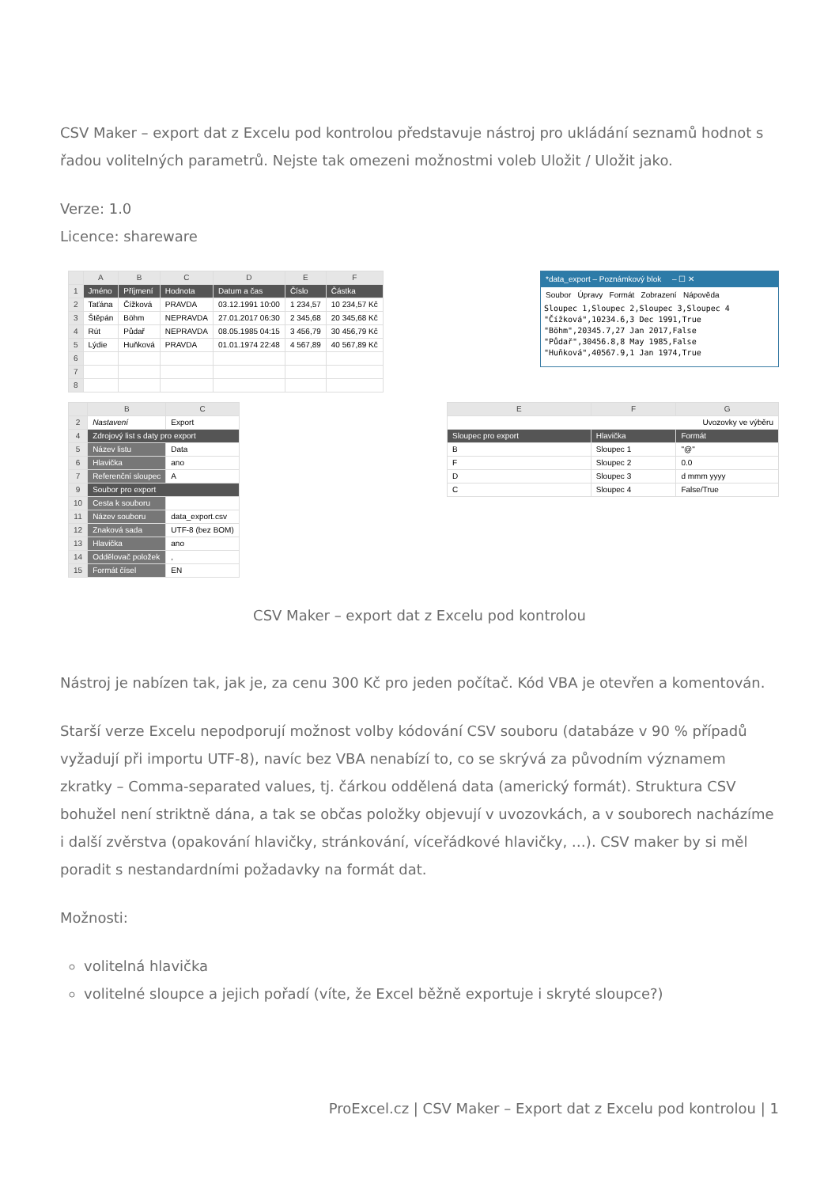CSV Maker – export dat z Excelu pod kontrolou představuje nástroj pro ukládání seznamů hodnot s řadou volitelných parametrů. Nejste tak omezeni možnostmi voleb Uložit / Uložit jako.
Verze: 1.0
Licence: shareware
| | A | B | C | D | E | F |
| --- | --- | --- | --- | --- | --- | --- |
| 1 | Jméno | Příjmení | Hodnota | Datum a čas | Číslo | Částka |
| 2 | Taťána | Čížková | PRAVDA | 03.12.1991 10:00 | 1 234,57 | 10 234,57 Kč |
| 3 | Štěpán | Böhm | NEPRAVDA | 27.01.2017 06:30 | 2 345,68 | 20 345,68 Kč |
| 4 | Rút | Půdař | NEPRAVDA | 08.05.1985 04:15 | 3 456,79 | 30 456,79 Kč |
| 5 | Lýdie | Huňková | PRAVDA | 01.01.1974 22:48 | 4 567,89 | 40 567,89 Kč |
| 6 | | | | | | |
| 7 | | | | | | |
| 8 | | | | | | |
*data_export – Poznámkový blok – ☐ ✕
Soubor Úpravy Formát Zobrazení Nápověda
Sloupec 1,Sloupec 2,Sloupec 3,Sloupec 4
"Čížková",10234.6,3 Dec 1991,True
"Böhm",20345.7,27 Jan 2017,False
"Půdař",30456.8,8 May 1985,False
"Huňková",40567.9,1 Jan 1974,True
| | B | C |
| --- | --- | --- |
| 2 | Nastavení | Export |
| 4 | Zdrojový list s daty pro export | |
| 5 | Název listu | Data |
| 6 | Hlavička | ano |
| 7 | Referenční sloupec | A |
| 9 | Soubor pro export | |
| 10 | Cesta k souboru | |
| 11 | Název souboru | data_export.csv |
| 12 | Znaková sada | UTF-8 (bez BOM) |
| 13 | Hlavička | ano |
| 14 | Oddělovač položek | , |
| 15 | Formát čísel | EN |
| E | F | G |
| --- | --- | --- |
| Uvozovky ve výběru | | |
| Sloupec pro export | Hlavička | Formát |
| B | Sloupec 1 | "@" |
| F | Sloupec 2 | 0.0 |
| D | Sloupec 3 | d mmm yyyy |
| C | Sloupec 4 | False/True |
CSV Maker – export dat z Excelu pod kontrolou
Nástroj je nabízen tak, jak je, za cenu 300 Kč pro jeden počítač. Kód VBA je otevřen a komentován.
Starší verze Excelu nepodporují možnost volby kódování CSV souboru (databáze v 90 % případů vyžadují při importu UTF-8), navíc bez VBA nenabízí to, co se skrývá za původním významem zkratky – Comma-separated values, tj. čárkou oddělená data (americký formát). Struktura CSV bohužel není striktně dána, a tak se občas položky objevují v uvozovkách, a v souborech nacházíme i další zvěrstva (opakování hlavičky, stránkování, víceřádkové hlavičky, …). CSV maker by si měl poradit s nestandardními požadavky na formát dat.
Možnosti:
volitelná hlavička
volitelné sloupce a jejich pořadí (víte, že Excel běžně exportuje i skryté sloupce?)
ProExcel.cz | CSV Maker – Export dat z Excelu pod kontrolou | 1